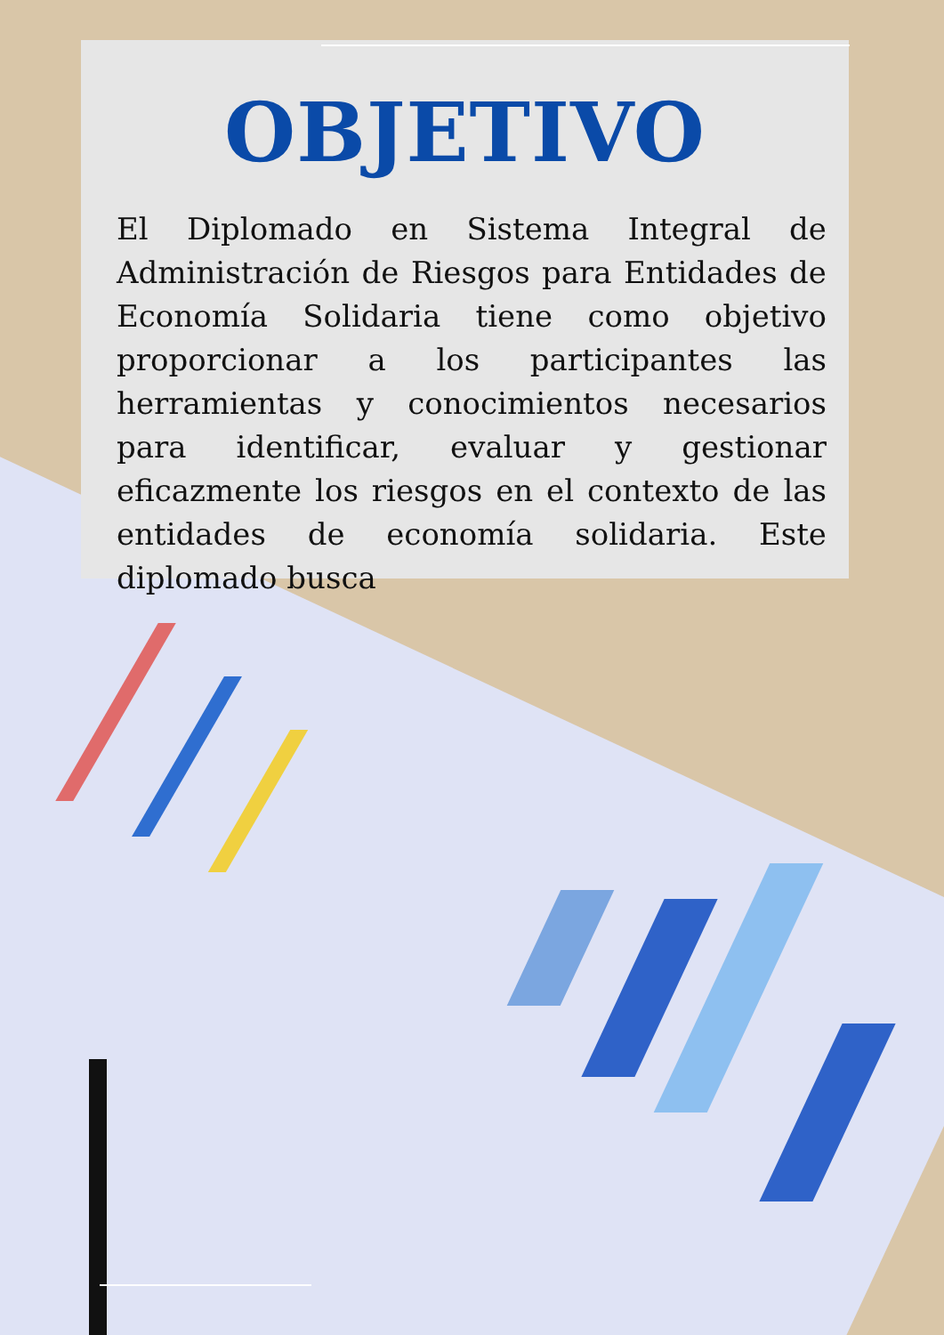OBJETIVO
El Diplomado en Sistema Integral de Administración de Riesgos para Entidades de Economía Solidaria tiene como objetivo proporcionar a los participantes las herramientas y conocimientos necesarios para identificar, evaluar y gestionar eficazmente los riesgos en el contexto de las entidades de economía solidaria. Este diplomado busca